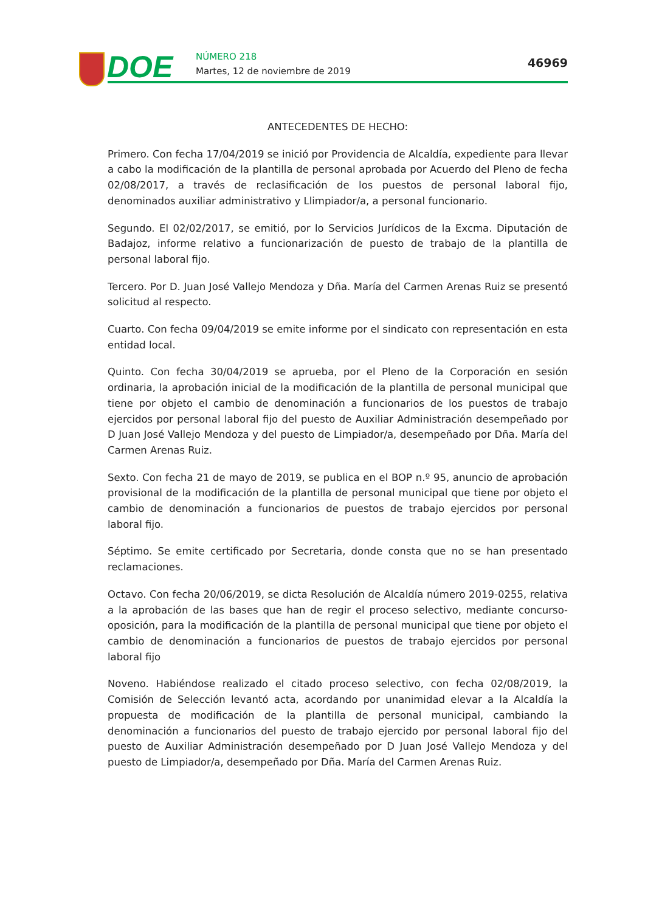DOE NÚMERO 218
Martes, 12 de noviembre de 2019
46969
ANTECEDENTES DE HECHO:
Primero. Con fecha 17/04/2019 se inició por Providencia de Alcaldía, expediente para llevar a cabo la modificación de la plantilla de personal aprobada por Acuerdo del Pleno de fecha 02/08/2017, a través de reclasificación de los puestos de personal laboral fijo, denominados auxiliar administrativo y Llimpiador/a, a personal funcionario.
Segundo. El 02/02/2017, se emitió, por lo Servicios Jurídicos de la Excma. Diputación de Badajoz, informe relativo a funcionarización de puesto de trabajo de la plantilla de personal laboral fijo.
Tercero. Por D. Juan José Vallejo Mendoza y Dña. María del Carmen Arenas Ruiz se presentó solicitud al respecto.
Cuarto. Con fecha 09/04/2019 se emite informe por el sindicato con representación en esta entidad local.
Quinto. Con fecha 30/04/2019 se aprueba, por el Pleno de la Corporación en sesión ordinaria, la aprobación inicial de la modificación de la plantilla de personal municipal que tiene por objeto el cambio de denominación a funcionarios de los puestos de trabajo ejercidos por personal laboral fijo del puesto de Auxiliar Administración desempeñado por D Juan José Vallejo Mendoza y del puesto de Limpiador/a, desempeñado por Dña. María del Carmen Arenas Ruiz.
Sexto. Con fecha 21 de mayo de 2019, se publica en el BOP n.º 95, anuncio de aprobación provisional de la modificación de la plantilla de personal municipal que tiene por objeto el cambio de denominación a funcionarios de puestos de trabajo ejercidos por personal laboral fijo.
Séptimo. Se emite certificado por Secretaria, donde consta que no se han presentado reclamaciones.
Octavo. Con fecha 20/06/2019, se dicta Resolución de Alcaldía número 2019-0255, relativa a la aprobación de las bases que han de regir el proceso selectivo, mediante concurso-oposición, para la modificación de la plantilla de personal municipal que tiene por objeto el cambio de denominación a funcionarios de puestos de trabajo ejercidos por personal laboral fijo
Noveno. Habiéndose realizado el citado proceso selectivo, con fecha 02/08/2019, la Comisión de Selección levantó acta, acordando por unanimidad elevar a la Alcaldía la propuesta de modificación de la plantilla de personal municipal, cambiando la denominación a funcionarios del puesto de trabajo ejercido por personal laboral fijo del puesto de Auxiliar Administración desempeñado por D Juan José Vallejo Mendoza y del puesto de Limpiador/a, desempeñado por Dña. María del Carmen Arenas Ruiz.